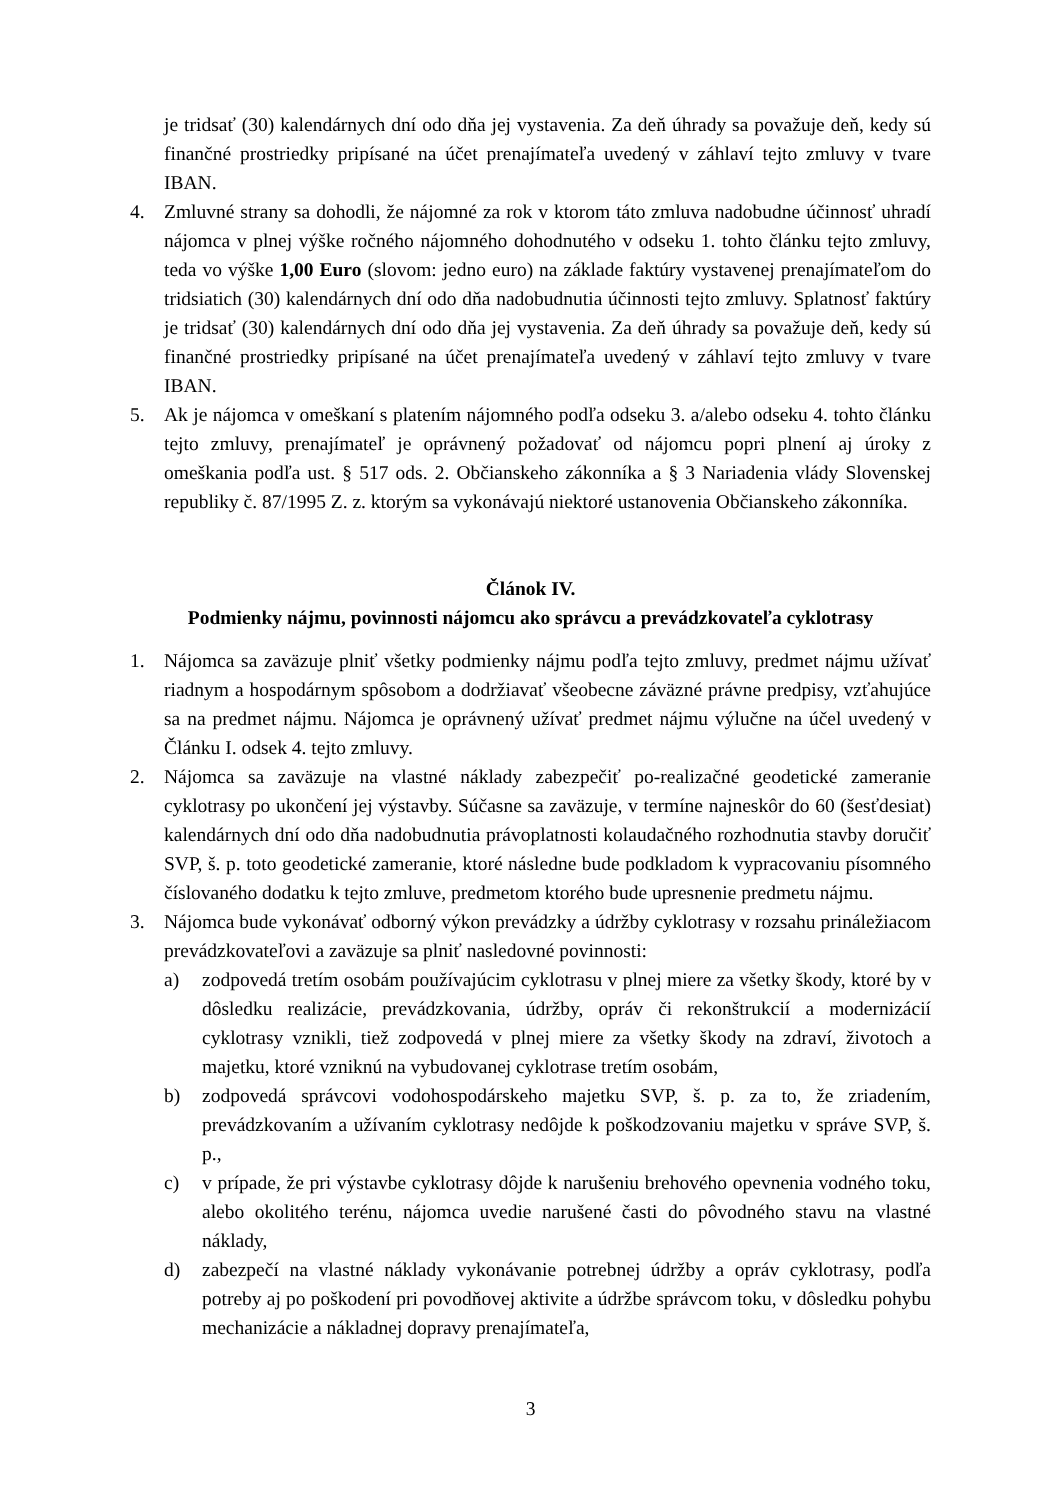je tridsať (30) kalendárnych dní odo dňa jej vystavenia. Za deň úhrady sa považuje deň, kedy sú finančné prostriedky pripísané na účet prenajímateľa uvedený v záhlaví tejto zmluvy v tvare IBAN.
4. Zmluvné strany sa dohodli, že nájomné za rok v ktorom táto zmluva nadobudne účinnosť uhradí nájomca v plnej výške ročného nájomného dohodnutého v odseku 1. tohto článku tejto zmluvy, teda vo výške 1,00 Euro (slovom: jedno euro) na základe faktúry vystavenej prenajímateľom do tridsiatich (30) kalendárnych dní odo dňa nadobudnutia účinnosti tejto zmluvy. Splatnosť faktúry je tridsať (30) kalendárnych dní odo dňa jej vystavenia. Za deň úhrady sa považuje deň, kedy sú finančné prostriedky pripísané na účet prenajímateľa uvedený v záhlaví tejto zmluvy v tvare IBAN.
5. Ak je nájomca v omeškaní s platením nájomného podľa odseku 3. a/alebo odseku 4. tohto článku tejto zmluvy, prenajímateľ je oprávnený požadovať od nájomcu popri plnení aj úroky z omeškania podľa ust. § 517 ods. 2. Občianskeho zákonníka a § 3 Nariadenia vlády Slovenskej republiky č. 87/1995 Z. z. ktorým sa vykonávajú niektoré ustanovenia Občianskeho zákonníka.
Článok IV.
Podmienky nájmu, povinnosti nájomcu ako správcu a prevádzkovateľa cyklotrasy
1. Nájomca sa zaväzuje plniť všetky podmienky nájmu podľa tejto zmluvy, predmet nájmu užívať riadnym a hospodárnym spôsobom a dodržiavať všeobecne záväzné právne predpisy, vzťahujúce sa na predmet nájmu. Nájomca je oprávnený užívať predmet nájmu výlučne na účel uvedený v Článku I. odsek 4. tejto zmluvy.
2. Nájomca sa zaväzuje na vlastné náklady zabezpečiť po-realizačné geodetické zameranie cyklotrasy po ukončení jej výstavby. Súčasne sa zaväzuje, v termíne najneskôr do 60 (šesťdesiat) kalendárnych dní odo dňa nadobudnutia právoplatnosti kolaudačného rozhodnutia stavby doručiť SVP, š. p. toto geodetické zameranie, ktoré následne bude podkladom k vypracovaniu písomného číslovaného dodatku k tejto zmluve, predmetom ktorého bude upresnenie predmetu nájmu.
3. Nájomca bude vykonávať odborný výkon prevádzky a údržby cyklotrasy v rozsahu prináležiacom prevádzkovateľovi a zaväzuje sa plniť nasledovné povinnosti:
a) zodpovedá tretím osobám používajúcim cyklotrasu v plnej miere za všetky škody, ktoré by v dôsledku realizácie, prevádzkovania, údržby, opráv či rekonštrukcií a modernizácií cyklotrasy vznikli, tiež zodpovedá v plnej miere za všetky škody na zdraví, životoch a majetku, ktoré vzniknú na vybudovanej cyklotrase tretím osobám,
b) zodpovedá správcovi vodohospodárskeho majetku SVP, š. p. za to, že zriadením, prevádzkovaním a užívaním cyklotrasy nedôjde k poškodzovaniu majetku v správe SVP, š. p.,
c) v prípade, že pri výstavbe cyklotrasy dôjde k narušeniu brehového opevnenia vodného toku, alebo okolitého terénu, nájomca uvedie narušené časti do pôvodného stavu na vlastné náklady,
d) zabezpečí na vlastné náklady vykonávanie potrebnej údržby a opráv cyklotrasy, podľa potreby aj po poškodení pri povodňovej aktivite a údržbe správcom toku, v dôsledku pohybu mechanizácie a nákladnej dopravy prenajímateľa,
3